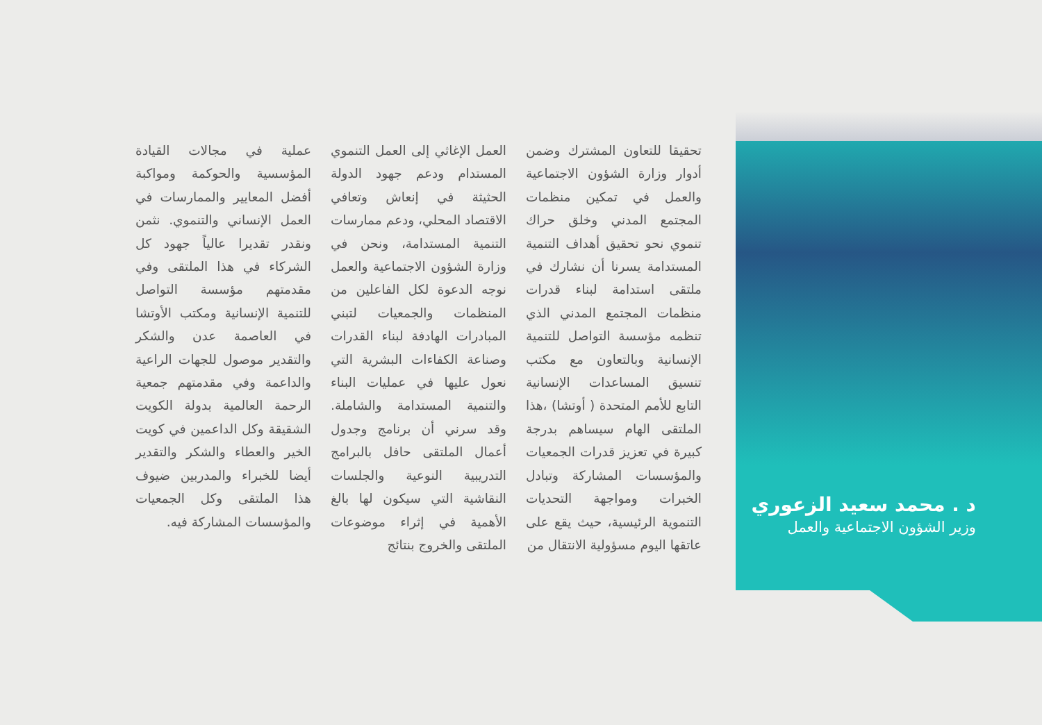د . محمد سعيد الزعوري
وزير الشؤون الاجتماعية والعمل
تحقيقا للتعاون المشترك وضمن أدوار وزارة الشؤون الاجتماعية والعمل في تمكين منظمات المجتمع المدني وخلق حراك تنموي نحو تحقيق أهداف التنمية المستدامة يسرنا أن نشارك في ملتقى استدامة لبناء قدرات منظمات المجتمع المدني الذي تنظمه مؤسسة التواصل للتنمية الإنسانية وبالتعاون مع مكتب تنسيق المساعدات الإنسانية التابع للأمم المتحدة ( أوتشا) ،هذا الملتقى الهام سيساهم بدرجة كبيرة في تعزيز قدرات الجمعيات والمؤسسات المشاركة وتبادل الخبرات ومواجهة التحديات التنموية الرئيسية، حيث يقع على عاتقها اليوم مسؤولية الانتقال من
العمل الإغاثي إلى العمل التنموي المستدام ودعم جهود الدولة الحثيثة في إنعاش وتعافي الاقتصاد المحلي، ودعم ممارسات التنمية المستدامة، ونحن في وزارة الشؤون الاجتماعية والعمل نوجه الدعوة لكل الفاعلين من المنظمات والجمعيات لتبني المبادرات الهادفة لبناء القدرات وصناعة الكفاءات البشرية التي نعول عليها في عمليات البناء والتنمية المستدامة والشاملة. وقد سرني أن برنامج وجدول أعمال الملتقى حافل بالبرامج التدريبية النوعية والجلسات النقاشية التي سيكون لها بالغ الأهمية في إثراء موضوعات الملتقى والخروج بنتائج
عملية في مجالات القيادة المؤسسية والحوكمة ومواكبة أفضل المعايير والممارسات في العمل الإنساني والتنموي. نثمن ونقدر تقديرا عالياً جهود كل الشركاء في هذا الملتقى وفي مقدمتهم مؤسسة التواصل للتنمية الإنسانية ومكتب الأوتشا في العاصمة عدن والشكر والتقدير موصول للجهات الراعية والداعمة وفي مقدمتهم جمعية الرحمة العالمية بدولة الكويت الشقيقة وكل الداعمين في كويت الخير والعطاء والشكر والتقدير أيضا للخبراء والمدربين ضيوف هذا الملتقى وكل الجمعيات والمؤسسات المشاركة فيه.